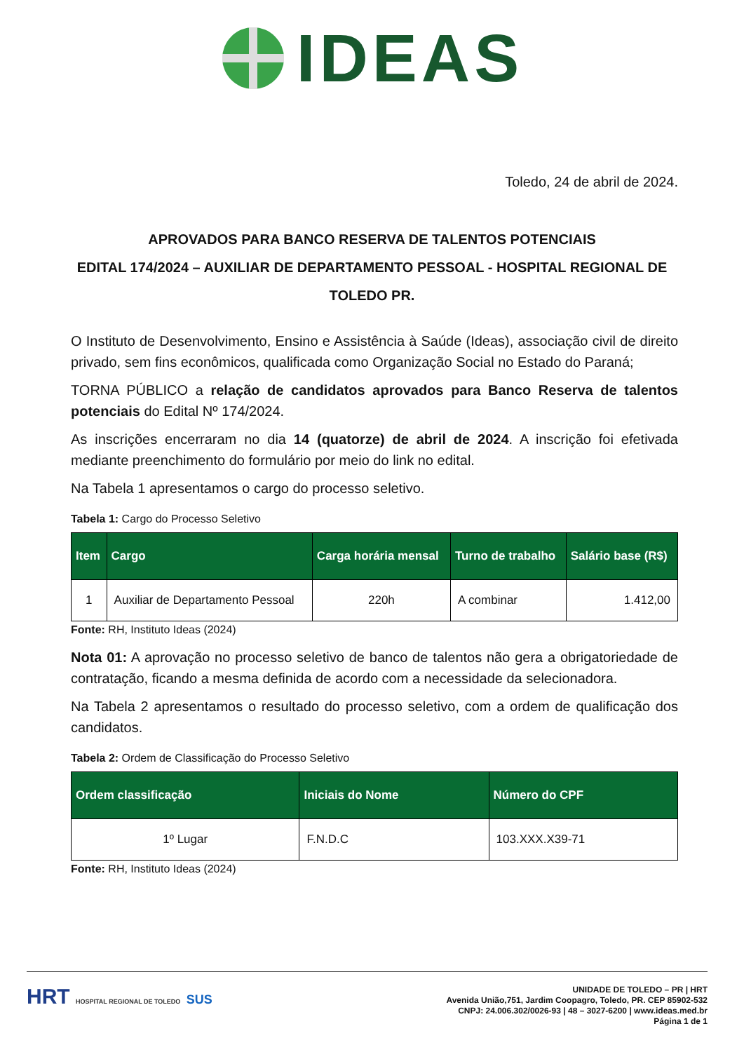IDEAS
Toledo, 24 de abril de 2024.
APROVADOS PARA BANCO RESERVA DE TALENTOS POTENCIAIS
EDITAL 174/2024 – AUXILIAR DE DEPARTAMENTO PESSOAL - HOSPITAL REGIONAL DE TOLEDO PR.
O Instituto de Desenvolvimento, Ensino e Assistência à Saúde (Ideas), associação civil de direito privado, sem fins econômicos, qualificada como Organização Social no Estado do Paraná;
TORNA PÚBLICO a relação de candidatos aprovados para Banco Reserva de talentos potenciais do Edital Nº 174/2024.
As inscrições encerraram no dia 14 (quatorze) de abril de 2024. A inscrição foi efetivada mediante preenchimento do formulário por meio do link no edital.
Na Tabela 1 apresentamos o cargo do processo seletivo.
Tabela 1: Cargo do Processo Seletivo
| Item | Cargo | Carga horária mensal | Turno de trabalho | Salário base (R$) |
| --- | --- | --- | --- | --- |
| 1 | Auxiliar de Departamento Pessoal | 220h | A combinar | 1.412,00 |
Fonte: RH, Instituto Ideas (2024)
Nota 01: A aprovação no processo seletivo de banco de talentos não gera a obrigatoriedade de contratação, ficando a mesma definida de acordo com a necessidade da selecionadora.
Na Tabela 2 apresentamos o resultado do processo seletivo, com a ordem de qualificação dos candidatos.
Tabela 2: Ordem de Classificação do Processo Seletivo
| Ordem classificação | Iniciais do Nome | Número do CPF |
| --- | --- | --- |
| 1º Lugar | F.N.D.C | 103.XXX.X39-71 |
Fonte: RH, Instituto Ideas (2024)
HRT HOSPITAL REGIONAL DE TOLEDO SUS
UNIDADE DE TOLEDO – PR | HRT
Avenida União,751, Jardim Coopagro, Toledo, PR. CEP 85902-532
CNPJ: 24.006.302/0026-93 | 48 – 3027-6200 | www.ideas.med.br
Página 1 de 1